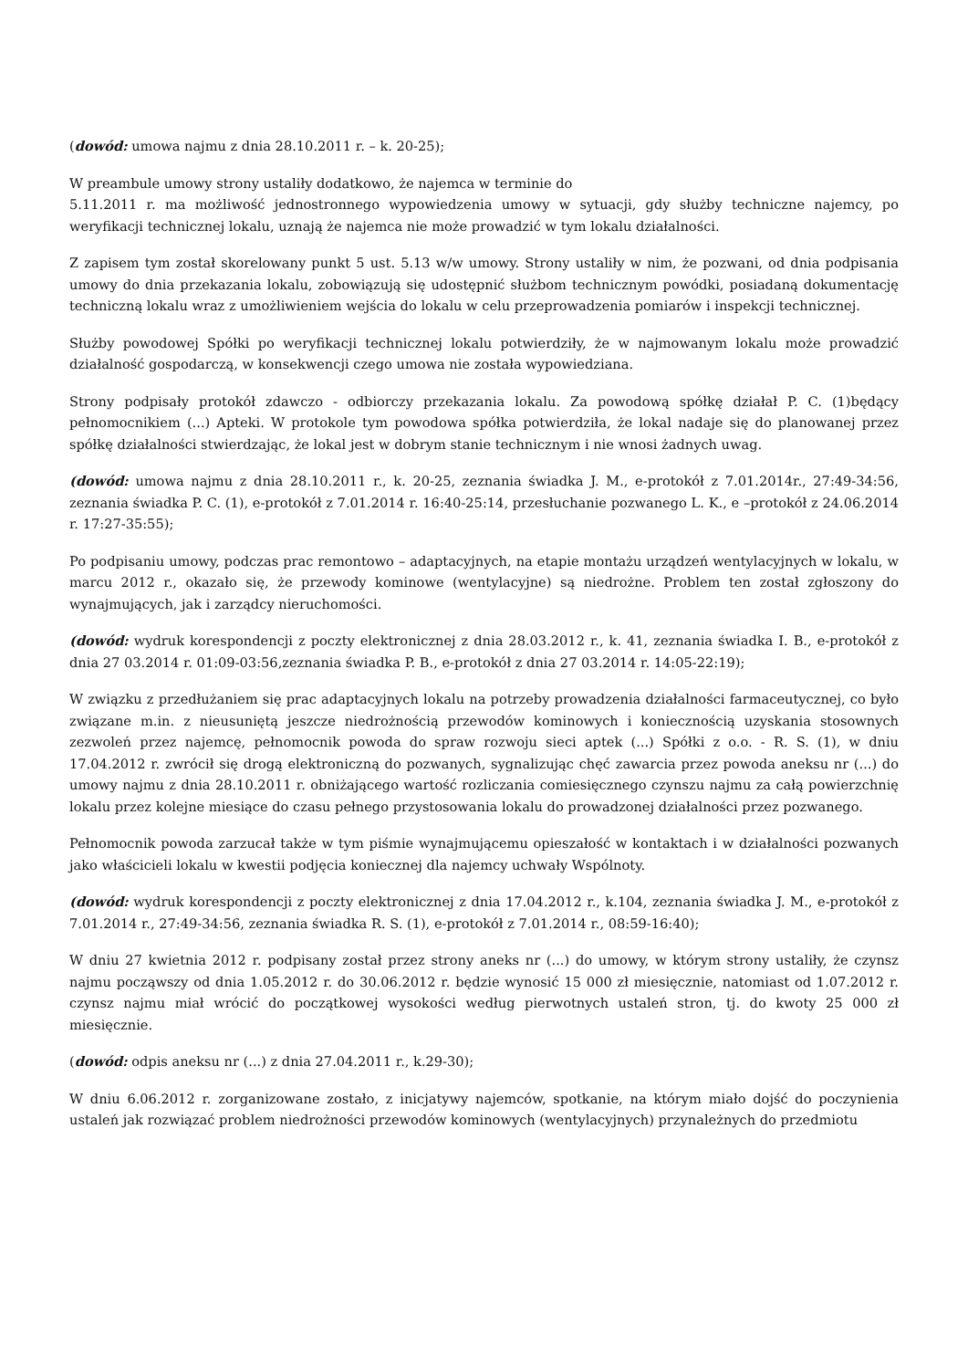(dowód: umowa najmu z dnia 28.10.2011 r. – k. 20-25);
W preambule umowy strony ustaliły dodatkowo, że najemca w terminie do
5.11.2011 r. ma możliwość jednostronnego wypowiedzenia umowy w sytuacji, gdy służby techniczne najemcy, po weryfikacji technicznej lokalu, uznają że najemca nie może prowadzić w tym lokalu działalności.
Z zapisem tym został skorelowany punkt 5 ust. 5.13 w/w umowy. Strony ustaliły w nim, że pozwani, od dnia podpisania umowy do dnia przekazania lokalu, zobowiązują się udostępnić służbom technicznym powódki, posiadaną dokumentację techniczną lokalu wraz z umożliwieniem wejścia do lokalu w celu przeprowadzenia pomiarów i inspekcji technicznej.
Służby powodowej Spółki po weryfikacji technicznej lokalu potwierdziły, że w najmowanym lokalu może prowadzić działalność gospodarczą, w konsekwencji czego umowa nie została wypowiedziana.
Strony podpisały protokół zdawczo - odbiorczy przekazania lokalu. Za powodową spółkę działał P. C. (1)będący pełnomocnikiem (...) Apteki. W protokole tym powodowa spółka potwierdziła, że lokal nadaje się do planowanej przez spółkę działalności stwierdzając, że lokal jest w dobrym stanie technicznym i nie wnosi żadnych uwag.
(dowód: umowa najmu z dnia 28.10.2011 r., k. 20-25, zeznania świadka J. M., e-protokół z 7.01.2014r., 27:49-34:56, zeznania świadka P. C. (1), e-protokół z 7.01.2014 r. 16:40-25:14, przesłuchanie pozwanego L. K., e –protokół z 24.06.2014 r. 17:27-35:55);
Po podpisaniu umowy, podczas prac remontowo – adaptacyjnych, na etapie montażu urządzeń wentylacyjnych w lokalu, w marcu 2012 r., okazało się, że przewody kominowe (wentylacyjne) są niedrożne. Problem ten został zgłoszony do wynajmujących, jak i zarządcy nieruchomości.
(dowód: wydruk korespondencji z poczty elektronicznej z dnia 28.03.2012 r., k. 41, zeznania świadka I. B., e-protokół z dnia 27 03.2014 r. 01:09-03:56,zeznania świadka P. B., e-protokół z dnia 27 03.2014 r. 14:05-22:19);
W związku z przedłużaniem się prac adaptacyjnych lokalu na potrzeby prowadzenia działalności farmaceutycznej, co było związane m.in. z nieusuniętą jeszcze niedrożnością przewodów kominowych i koniecznością uzyskania stosownych zezwoleń przez najemcę, pełnomocnik powoda do spraw rozwoju sieci aptek (...) Spółki z o.o. - R. S. (1), w dniu 17.04.2012 r. zwrócił się drogą elektroniczną do pozwanych, sygnalizując chęć zawarcia przez powoda aneksu nr (...) do umowy najmu z dnia 28.10.2011 r. obniżającego wartość rozliczania comiesięcznego czynszu najmu za całą powierzchnię lokalu przez kolejne miesiące do czasu pełnego przystosowania lokalu do prowadzonej działalności przez pozwanego.
Pełnomocnik powoda zarzucał także w tym piśmie wynajmującemu opieszałość w kontaktach i w działalności pozwanych jako właścicieli lokalu w kwestii podjęcia koniecznej dla najemcy uchwały Wspólnoty.
(dowód: wydruk korespondencji z poczty elektronicznej z dnia 17.04.2012 r., k.104, zeznania świadka J. M., e-protokół z 7.01.2014 r., 27:49-34:56, zeznania świadka R. S. (1), e-protokół z 7.01.2014 r., 08:59-16:40);
W dniu 27 kwietnia 2012 r. podpisany został przez strony aneks nr (...) do umowy, w którym strony ustaliły, że czynsz najmu począwszy od dnia 1.05.2012 r. do 30.06.2012 r. będzie wynosić 15 000 zł miesięcznie, natomiast od 1.07.2012 r. czynsz najmu miał wrócić do początkowej wysokości według pierwotnych ustaleń stron, tj. do kwoty 25 000 zł miesięcznie.
(dowód: odpis aneksu nr (...) z dnia 27.04.2011 r., k.29-30);
W dniu 6.06.2012 r. zorganizowane zostało, z inicjatywy najemców, spotkanie, na którym miało dojść do poczynienia ustaleń jak rozwiązać problem niedrożności przewodów kominowych (wentylacyjnych) przynależnych do przedmiotu